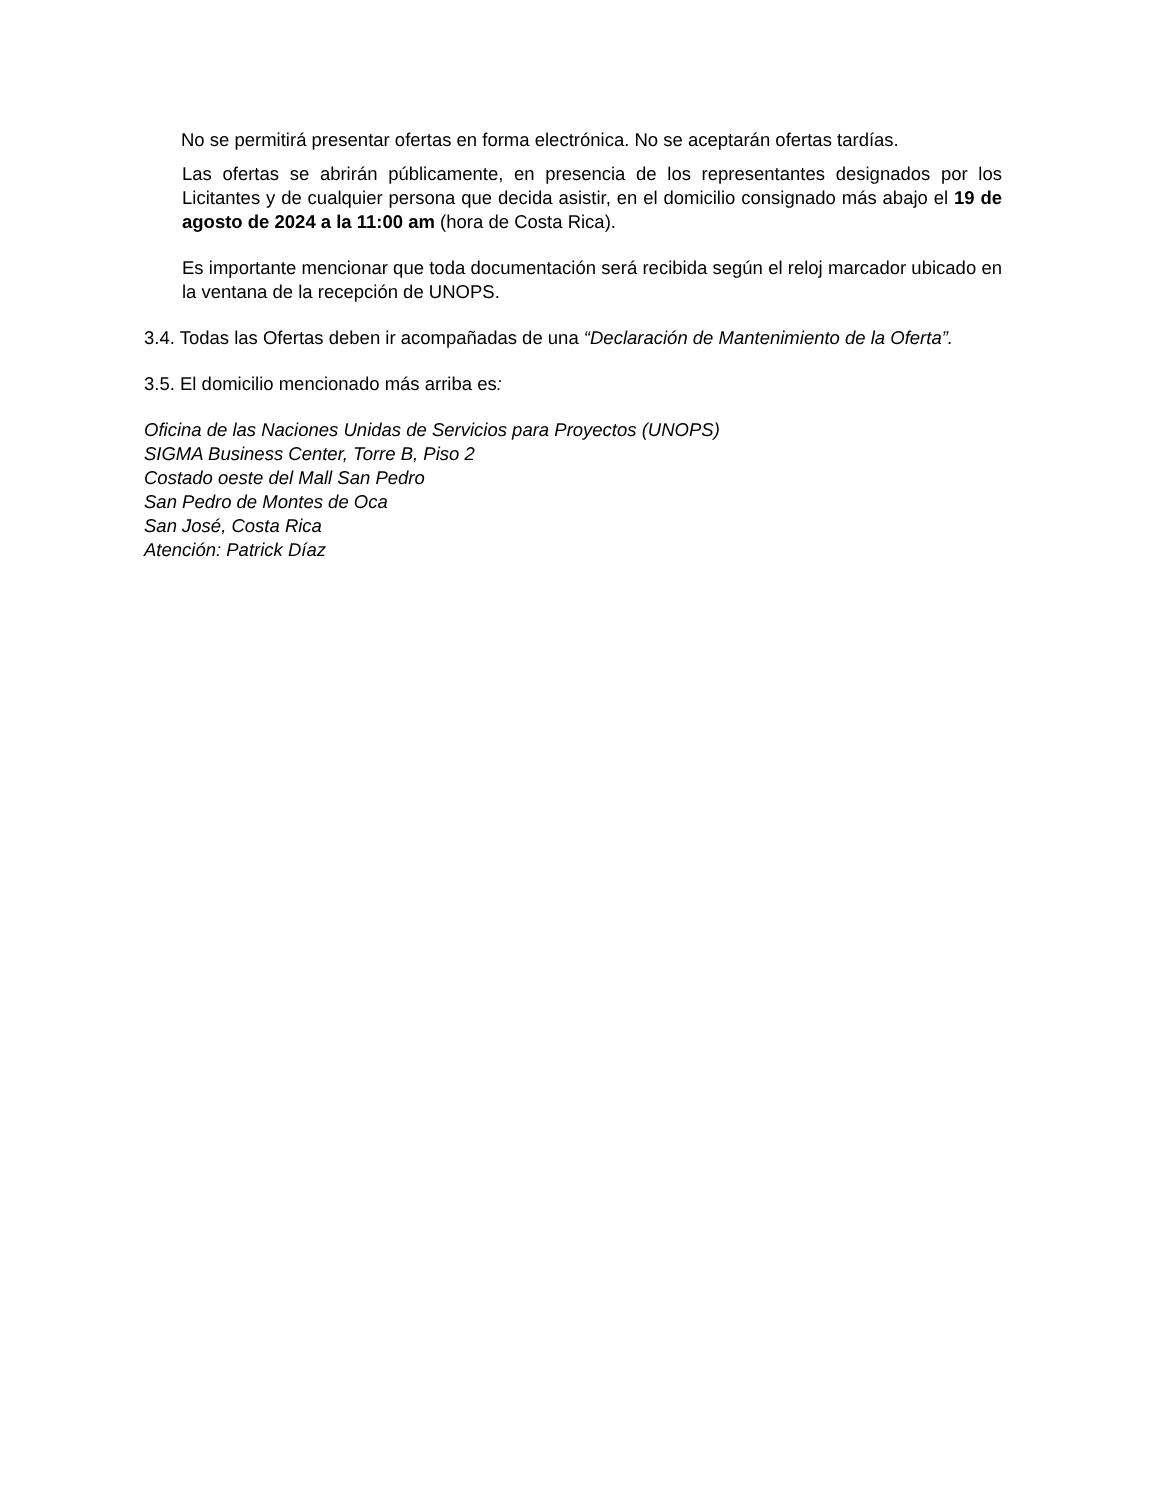No se permitirá presentar ofertas en forma electrónica. No se aceptarán ofertas tardías.
Las ofertas se abrirán públicamente, en presencia de los representantes designados por los Licitantes y de cualquier persona que decida asistir, en el domicilio consignado más abajo el 19 de agosto de 2024 a la 11:00 am (hora de Costa Rica).
Es importante mencionar que toda documentación será recibida según el reloj marcador ubicado en la ventana de la recepción de UNOPS.
3.4. Todas las Ofertas deben ir acompañadas de una “Declaración de Mantenimiento de la Oferta”.
3.5. El domicilio mencionado más arriba es:
Oficina de las Naciones Unidas de Servicios para Proyectos (UNOPS)
SIGMA Business Center, Torre B, Piso 2
Costado oeste del Mall San Pedro
San Pedro de Montes de Oca
San José, Costa Rica
Atención: Patrick Díaz